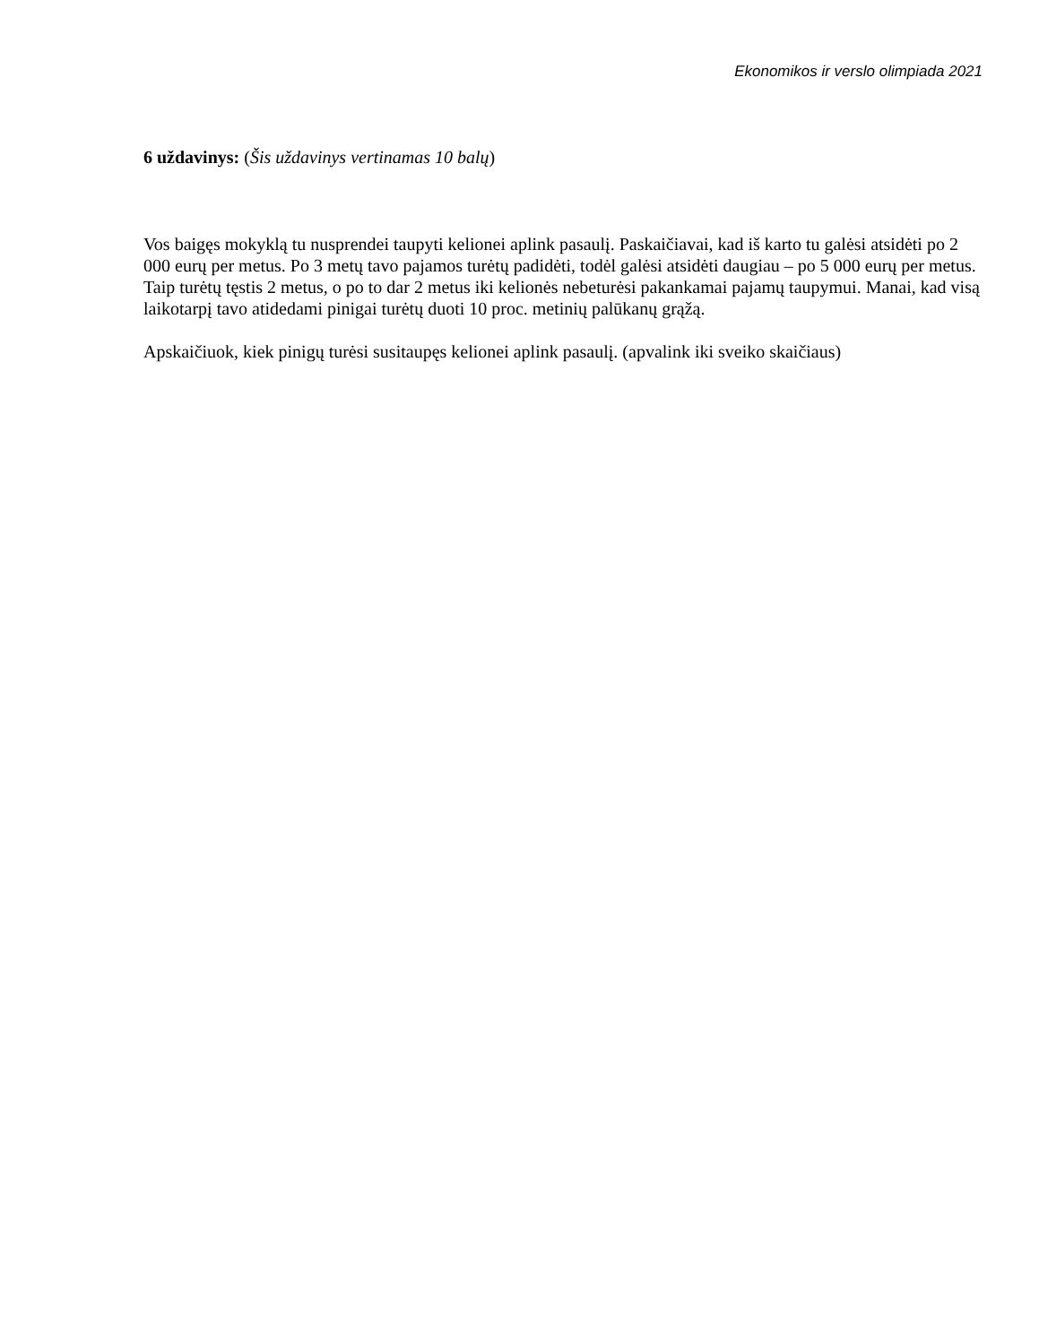Ekonomikos ir verslo olimpiada 2021
6 uždavinys: (Šis uždavinys vertinamas 10 balų)
Vos baigęs mokyklą tu nusprendei taupyti kelionei aplink pasaulį. Paskaičiavai, kad iš karto tu galėsi atsidėti po 2 000 eurų per metus. Po 3 metų tavo pajamos turėtų padidėti, todėl galėsi atsidėti daugiau – po 5 000 eurų per metus. Taip turėtų tęstis 2 metus, o po to dar 2 metus iki kelionės nebeturėsi pakankamai pajamų taupymui. Manai, kad visą laikotarpį tavo atidedami pinigai turėtų duoti 10 proc. metinių palūkanų grąžą.
Apskaičiuok, kiek pinigų turėsi susitaupęs kelionei aplink pasaulį. (apvalink iki sveiko skaičiaus)